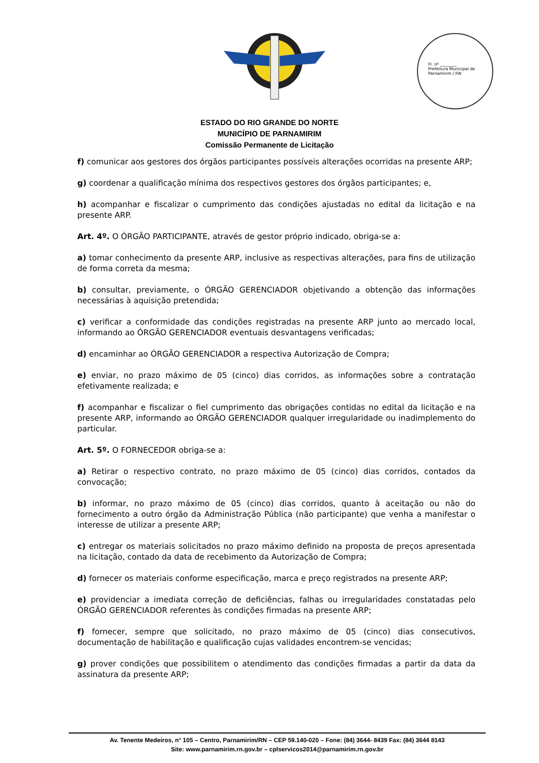Fl. nº ________
Prefeitura Municipal de Parnamirim / RN
ESTADO DO RIO GRANDE DO NORTE
MUNICÍPIO DE PARNAMIRIM
Comissão Permanente de Licitação
f) comunicar aos gestores dos órgãos participantes possíveis alterações ocorridas na presente ARP;
g) coordenar a qualificação mínima dos respectivos gestores dos órgãos participantes; e,
h) acompanhar e fiscalizar o cumprimento das condições ajustadas no edital da licitação e na presente ARP.
Art. 4º. O ÓRGÃO PARTICIPANTE, através de gestor próprio indicado, obriga-se a:
a) tomar conhecimento da presente ARP, inclusive as respectivas alterações, para fins de utilização de forma correta da mesma;
b) consultar, previamente, o ÓRGÃO GERENCIADOR objetivando a obtenção das informações necessárias à aquisição pretendida;
c) verificar a conformidade das condições registradas na presente ARP junto ao mercado local, informando ao ÓRGÃO GERENCIADOR eventuais desvantagens verificadas;
d) encaminhar ao ÓRGÃO GERENCIADOR a respectiva Autorização de Compra;
e) enviar, no prazo máximo de 05 (cinco) dias corridos, as informações sobre a contratação efetivamente realizada; e
f) acompanhar e fiscalizar o fiel cumprimento das obrigações contidas no edital da licitação e na presente ARP, informando ao ÓRGÃO GERENCIADOR qualquer irregularidade ou inadimplemento do particular.
Art. 5º. O FORNECEDOR obriga-se a:
a) Retirar o respectivo contrato, no prazo máximo de 05 (cinco) dias corridos, contados da convocação;
b) informar, no prazo máximo de 05 (cinco) dias corridos, quanto à aceitação ou não do fornecimento a outro órgão da Administração Pública (não participante) que venha a manifestar o interesse de utilizar a presente ARP;
c) entregar os materiais solicitados no prazo máximo definido na proposta de preços apresentada na licitação, contado da data de recebimento da Autorização de Compra;
d) fornecer os materiais conforme especificação, marca e preço registrados na presente ARP;
e) providenciar a imediata correção de deficiências, falhas ou irregularidades constatadas pelo ÓRGÃO GERENCIADOR referentes às condições firmadas na presente ARP;
f) fornecer, sempre que solicitado, no prazo máximo de 05 (cinco) dias consecutivos, documentação de habilitação e qualificação cujas validades encontrem-se vencidas;
g) prover condições que possibilitem o atendimento das condições firmadas a partir da data da assinatura da presente ARP;
Av. Tenente Medeiros, n° 105 – Centro, Parnamirim/RN – CEP 59.140-020 – Fone: (84) 3644- 8439 Fax: (84) 3644 8143
Site: www.parnamirim.rn.gov.br – cplservicos2014@parnamirim.rn.gov.br